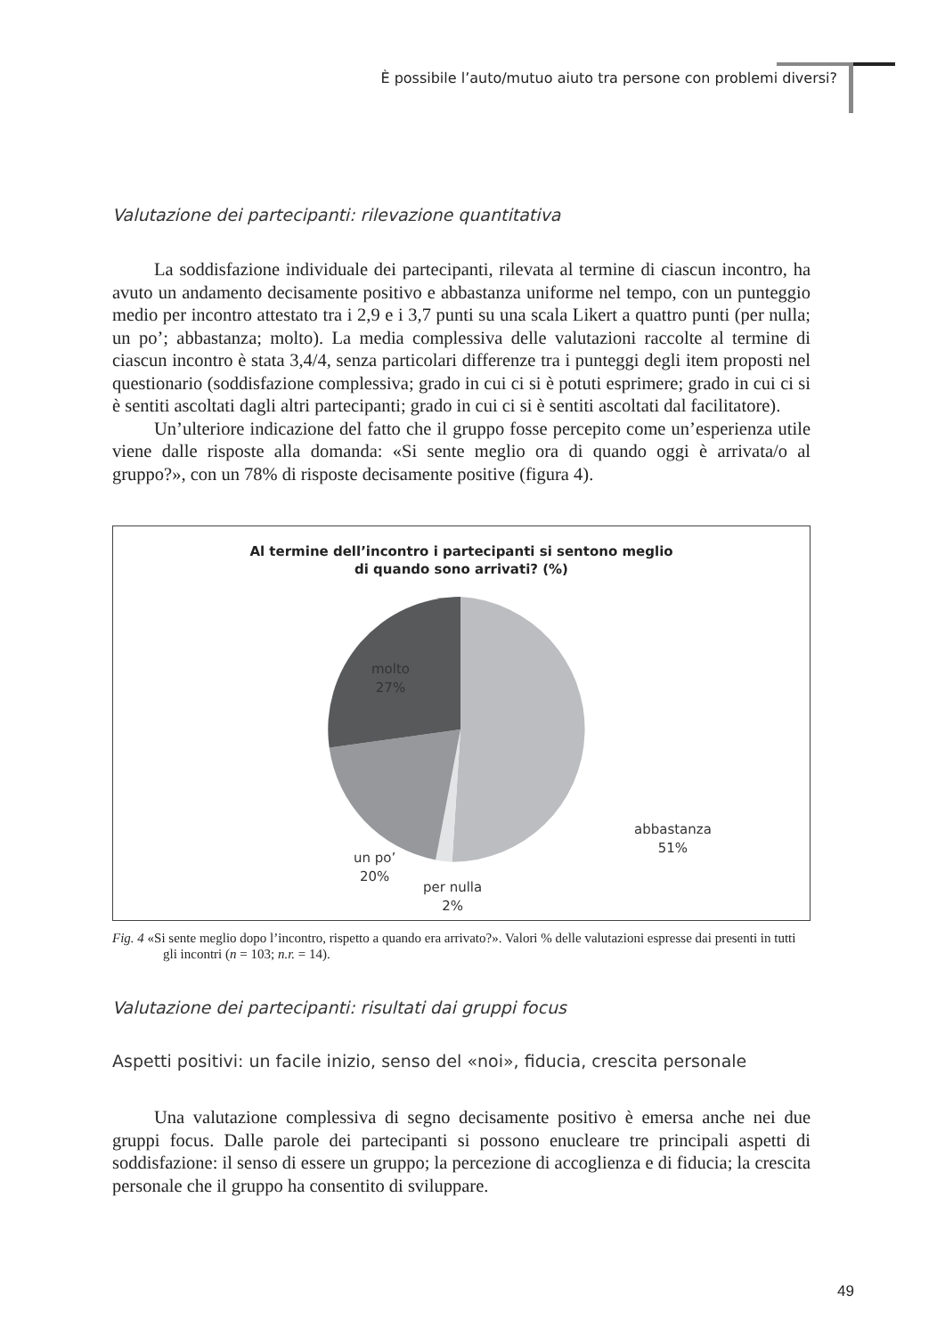È possibile l’auto/mutuo aiuto tra persone con problemi diversi?
Valutazione dei partecipanti: rilevazione quantitativa
La soddisfazione individuale dei partecipanti, rilevata al termine di ciascun incontro, ha avuto un andamento decisamente positivo e abbastanza uniforme nel tempo, con un punteggio medio per incontro attestato tra i 2,9 e i 3,7 punti su una scala Likert a quattro punti (per nulla; un po’; abbastanza; molto). La media complessiva delle valutazioni raccolte al termine di ciascun incontro è stata 3,4/4, senza particolari differenze tra i punteggi degli item proposti nel questionario (soddisfazione complessiva; grado in cui ci si è potuti esprimere; grado in cui ci si è sentiti ascoltati dagli altri partecipanti; grado in cui ci si è sentiti ascoltati dal facilitatore).
Un’ulteriore indicazione del fatto che il gruppo fosse percepito come un’esperienza utile viene dalle risposte alla domanda: «Si sente meglio ora di quando oggi è arrivata/o al gruppo?», con un 78% di risposte decisamente positive (figura 4).
Al termine dell’incontro i partecipanti si sentono meglio
di quando sono arrivati? (%)
molto
27%
abbastanza
51%
un po’
20%
per nulla
2%
Fig. 4 «Si sente meglio dopo l’incontro, rispetto a quando era arrivato?». Valori % delle valutazioni espresse dai presenti in tutti gli incontri (n = 103; n.r. = 14).
Valutazione dei partecipanti: risultati dai gruppi focus
Aspetti positivi: un facile inizio, senso del «noi», fiducia, crescita personale
Una valutazione complessiva di segno decisamente positivo è emersa anche nei due gruppi focus. Dalle parole dei partecipanti si possono enucleare tre principali aspetti di soddisfazione: il senso di essere un gruppo; la percezione di accoglienza e di fiducia; la crescita personale che il gruppo ha consentito di sviluppare.
49